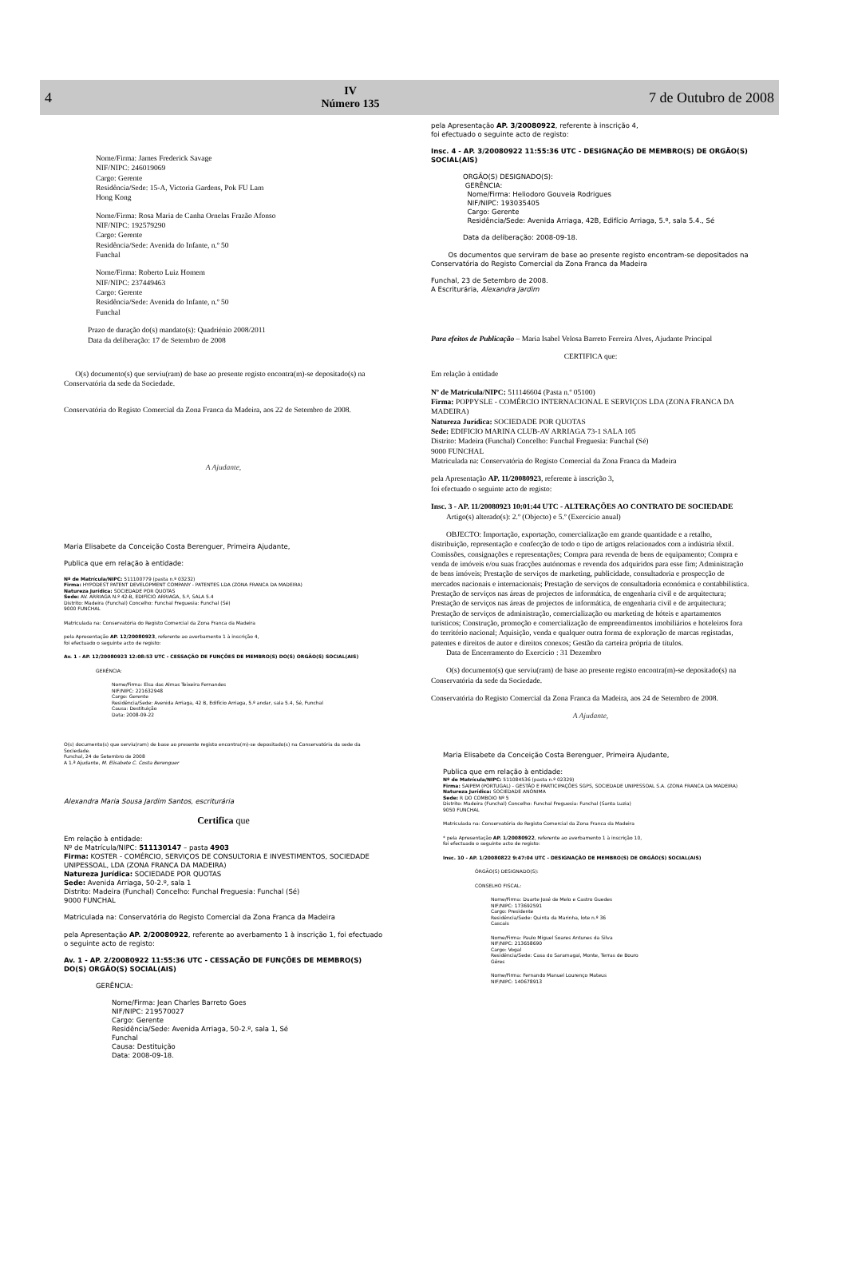4
IV
Número 135
7 de Outubro de 2008
Nome/Firma: James Frederick Savage
NIF/NIPC: 246019069
Cargo: Gerente
Residência/Sede: 15-A, Victoria Gardens, Pok FU Lam
Hong Kong
Nome/Firma: Rosa Maria de Canha Ornelas Frazão Afonso
NIF/NIPC: 192579290
Cargo: Gerente
Residência/Sede: Avenida do Infante, n.º 50
Funchal
Nome/Firma: Roberto Luiz Homem
NIF/NIPC: 237449463
Cargo: Gerente
Residência/Sede: Avenida do Infante, n.º 50
Funchal
Prazo de duração do(s) mandato(s): Quadriénio 2008/2011
Data da deliberação: 17 de Setembro de 2008
O(s) documento(s) que serviu(ram) de base ao presente registo encontra(m)-se depositado(s) na Conservatória da sede da Sociedade.
Conservatória do Registo Comercial da Zona Franca da Madeira, aos 22 de Setembro de 2008.
A Ajudante,
Maria Elisabete da Conceição Costa Berenguer, Primeira Ajudante,
Publica que em relação à entidade:
Nº de Matrícula/NIPC: 511100779 (pasta n.º 03232)
Firma: HYPODEST PATENT DEVELOPMENT COMPANY - PATENTES LDA (ZONA FRANCA DA MADEIRA)
Natureza Jurídica: SOCIEDADE POR QUOTAS
Sede: AV. ARRIAGA N.º 42-B, EDIFÍCIO ARRIAGA, 5.º, SALA 5.4
Distrito: Madeira (Funchal) Concelho: Funchal Freguesia: Funchal (Sé)
9000 FUNCHAL
Matriculada na: Conservatória do Registo Comercial da Zona Franca da Madeira
pela Apresentação AP. 12/20080923, referente ao averbamento 1 à inscrição 4,
foi efectuado o seguinte acto de registo:
Av. 1 - AP. 12/20080923 12:08:53 UTC - CESSAÇÃO DE FUNÇÕES DE MEMBRO(S) DO(S) ORGÃO(S) SOCIAL(AIS)
GERÊNCIA:
Nome/Firma: Elsa das Almas Teixeira Fernandes
NIF/NIPC: 221632948
Cargo: Gerente
Residência/Sede: Avenida Arriaga, 42 B, Edifício Arriaga, 5.º andar, sala 5.4, Sé, Funchal
Causa: Destituição
Data: 2008-09-22
O(s) documento(s) que serviu(ram) de base ao presente registo encontra(m)-se depositado(s) na Conservatória da sede da Sociedade.
Funchal, 24 de Setembro de 2008
A 1.ª Ajudante, M. Elisabete C. Costa Berenguer
Alexandra Maria Sousa Jardim Santos, escriturária
Certifica que
Em relação à entidade:
Nº de Matrícula/NIPC: 511130147 – pasta 4903
Firma: KOSTER - COMÉRCIO, SERVIÇOS DE CONSULTORIA E INVESTIMENTOS, SOCIEDADE UNIPESSOAL, LDA (ZONA FRANCA DA MADEIRA)
Natureza Jurídica: SOCIEDADE POR QUOTAS
Sede: Avenida Arriaga, 50-2.º, sala 1
Distrito: Madeira (Funchal) Concelho: Funchal Freguesia: Funchal (Sé)
9000 FUNCHAL
Matriculada na: Conservatória do Registo Comercial da Zona Franca da Madeira
pela Apresentação AP. 2/20080922, referente ao averbamento 1 à inscrição 1, foi efectuado o seguinte acto de registo:
Av. 1 - AP. 2/20080922 11:55:36 UTC - CESSAÇÃO DE FUNÇÕES DE MEMBRO(S) DO(S) ORGÃO(S) SOCIAL(AIS)
GERÊNCIA:
Nome/Firma: Jean Charles Barreto Goes
NIF/NIPC: 219570027
Cargo: Gerente
Residência/Sede: Avenida Arriaga, 50-2.º, sala 1, Sé
Funchal
Causa: Destituição
Data: 2008-09-18.
pela Apresentação AP. 3/20080922, referente à inscrição 4,
foi efectuado o seguinte acto de registo:
Insc. 4 - AP. 3/20080922 11:55:36 UTC - DESIGNAÇÃO DE MEMBRO(S) DE ORGÃO(S) SOCIAL(AIS)
ORGÃO(S) DESIGNADO(S):
GERÊNCIA:
Nome/Firma: Heliodoro Gouveia Rodrigues
NIF/NIPC: 193035405
Cargo: Gerente
Residência/Sede: Avenida Arriaga, 42B, Edifício Arriaga, 5.º, sala 5.4., Sé
Data da deliberação: 2008-09-18.
Os documentos que serviram de base ao presente registo encontram-se depositados na Conservatória do Registo Comercial da Zona Franca da Madeira
Funchal, 23 de Setembro de 2008.
A Escriturária, Alexandra Jardim
Para efeitos de Publicação – Maria Isabel Velosa Barreto Ferreira Alves, Ajudante Principal
CERTIFICA que:
Em relação à entidade
Nº de Matrícula/NIPC: 511146604 (Pasta n.º 05100)
Firma: POPPYSLE - COMÉRCIO INTERNACIONAL E SERVIÇOS LDA (ZONA FRANCA DA MADEIRA)
Natureza Jurídica: SOCIEDADE POR QUOTAS
Sede: EDIFICIO MARINA CLUB-AV ARRIAGA 73-1 SALA 105
Distrito: Madeira (Funchal) Concelho: Funchal Freguesia: Funchal (Sé)
9000 FUNCHAL
Matriculada na: Conservatória do Registo Comercial da Zona Franca da Madeira
pela Apresentação AP. 11/20080923, referente à inscrição 3,
foi efectuado o seguinte acto de registo:
Insc. 3 - AP. 11/20080923 10:01:44 UTC - ALTERAÇÕES AO CONTRATO DE SOCIEDADE
Artigo(s) alterado(s): 2.º (Objecto) e 5.º (Exercício anual)
OBJECTO: Importação, exportação, comercialização em grande quantidade e a retalho, distribuição, representação e confecção de todo o tipo de artigos relacionados com a indústria têxtil. Comissões, consignações e representações; Compra para revenda de bens de equipamento; Compra e venda de imóveis e/ou suas fracções autónomas e revenda dos adquiridos para esse fim; Administração de bens imóveis; Prestação de serviços de marketing, publicidade, consultadoria e prospecção de mercados nacionais e internacionais; Prestação de serviços de consultadoria económica e contabbilística. Prestação de serviços nas áreas de projectos de informática, de engenharia civil e de arquitectura; Prestação de serviços nas áreas de projectos de informática, de engenharia civil e de arquitectura; Prestação de serviços de administração, comercialização ou marketing de hóteis e apartamentos turísticos; Construção, promoção e comercialização de empreendimentos imobiliários e hoteleiros fora do território nacional; Aquisição, venda e qualquer outra forma de exploração de marcas registadas, patentes e direitos de autor e direitos conexos; Gestão da carteira própria de títulos.
Data de Encerramento do Exercício : 31 Dezembro
O(s) documento(s) que serviu(ram) de base ao presente registo encontra(m)-se depositado(s) na Conservatória da sede da Sociedade.
Conservatória do Registo Comercial da Zona Franca da Madeira, aos 24 de Setembro de 2008.
A Ajudante,
Maria Elisabete da Conceição Costa Berenguer, Primeira Ajudante,
Publica que em relação à entidade:
Nº de Matrícula/NIPC: 511084536 (pasta n.º 02329)
Firma: SAIPEM (PORTUGAL) - GESTÃO E PARTICIPAÇÕES SGPS, SOCIEDADE UNIPESSOAL S.A. (ZONA FRANCA DA MADEIRA)
Natureza Jurídica: SOCIEDADE ANÓNIMA
Sede: R DO COMBOIO Nº 5
Distrito: Madeira (Funchal) Concelho: Funchal Freguesia: Funchal (Santa Luzia)
9050 FUNCHAL
Matriculada na: Conservatória do Registo Comercial da Zona Franca da Madeira
* pela Apresentação AP. 1/20080922, referente ao averbamento 1 à inscrição 10,
foi efectuado o seguinte acto de registo:
Insc. 10 - AP. 1/20080822 9:47:04 UTC - DESIGNAÇÃO DE MEMBRO(S) DE ORGÃO(S) SOCIAL(AIS)
ÓRGÃO(S) DESIGNADO(S):
CONSELHO FISCAL:
Nome/Firma: Duarte José de Melo e Castro Guedes
NIF/NIPC: 173692591
Cargo: Presidente
Residência/Sede: Quinta da Marinha, lote n.º 36
Cascais
Nome/Firma: Paulo Miguel Soares Antunes da Silva
NIF/NIPC: 213658690
Cargo: Vogal
Residência/Sede: Casa do Saramagal, Monte, Terras de Bouro
Gêres
Nome/Firma: Fernando Manuel Lourenço Mateus
NIF/NIPC: 140678913